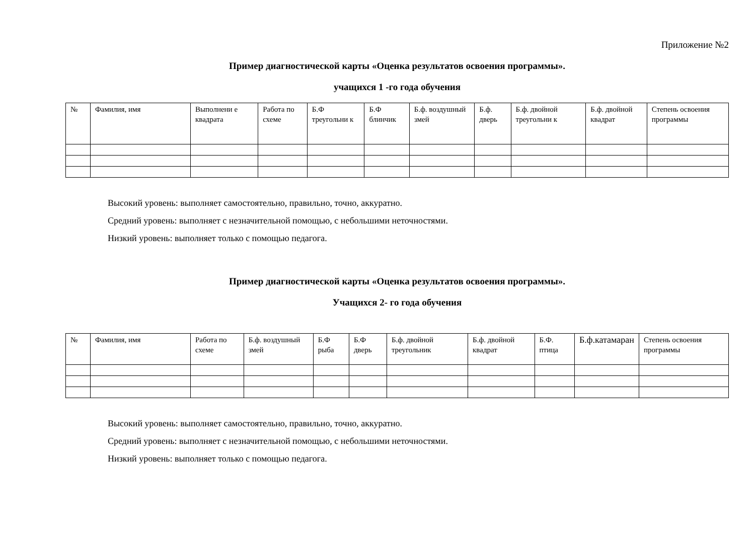Приложение №2
Пример диагностической карты «Оценка результатов освоения программы».
учащихся 1 -го года обучения
| № | Фамилия, имя | Выполнени е квадрата | Работа по схеме | Б.Ф треугольни к | Б.Ф блинчик | Б.ф. воздушный змей | Б.ф. дверь | Б.ф. двойной треугольни к | Б.ф. двойной квадрат | Степень освоения программы |
| --- | --- | --- | --- | --- | --- | --- | --- | --- | --- | --- |
Высокий уровень: выполняет самостоятельно, правильно, точно, аккуратно.
Средний уровень: выполняет с незначительной помощью, с небольшими неточностями.
Низкий уровень: выполняет только с помощью педагога.
Пример диагностической карты «Оценка результатов освоения программы».
Учащихся 2- го года обучения
| № | Фамилия, имя | Работа по схеме | Б.ф. воздушный змей | Б.Ф рыба | Б.Ф дверь | Б.ф. двойной треугольник | Б.ф. двойной квадрат | Б.Ф. птица | Б.ф.катамаран | Степень освоения программы |
| --- | --- | --- | --- | --- | --- | --- | --- | --- | --- | --- |
Высокий уровень: выполняет самостоятельно, правильно, точно, аккуратно.
Средний уровень: выполняет с незначительной помощью, с небольшими неточностями.
Низкий уровень: выполняет только с помощью педагога.